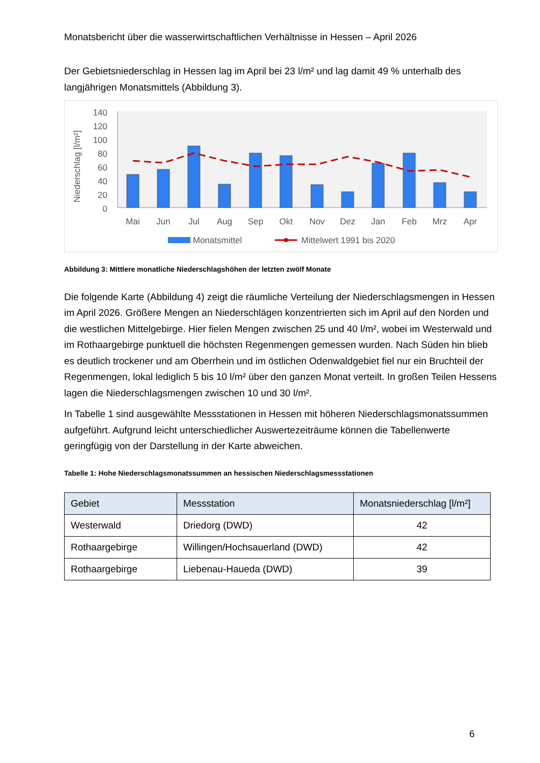Monatsbericht über die wasserwirtschaftlichen Verhältnisse in Hessen – April 2026
Der Gebietsniederschlag in Hessen lag im April bei 23 l/m² und lag damit 49 % unterhalb des langjährigen Monatsmittels (Abbildung 3).
Niederschlag [l/m²]
140
120
100
80
60
40
20
0
Mai
Jun
Jul
Aug
Sep
Okt
Nov
Dez
Jan
Feb
Mrz
Apr
Monatsmittel
Mittelwert 1991 bis 2020
Abbildung 3: Mittlere monatliche Niederschlagshöhen der letzten zwölf Monate
Die folgende Karte (Abbildung 4) zeigt die räumliche Verteilung der Niederschlagsmengen in Hessen im April 2026. Größere Mengen an Niederschlägen konzentrierten sich im April auf den Norden und die westlichen Mittelgebirge. Hier fielen Mengen zwischen 25 und 40 l/m², wobei im Westerwald und im Rothaargebirge punktuell die höchsten Regenmengen gemessen wurden. Nach Süden hin blieb es deutlich trockener und am Oberrhein und im östlichen Odenwaldgebiet fiel nur ein Bruchteil der Regenmengen, lokal lediglich 5 bis 10 l/m² über den ganzen Monat verteilt. In großen Teilen Hessens lagen die Niederschlagsmengen zwischen 10 und 30 l/m².
In Tabelle 1 sind ausgewählte Messstationen in Hessen mit höheren Niederschlagsmonatssummen aufgeführt. Aufgrund leicht unterschiedlicher Auswertezeiträume können die Tabellenwerte geringfügig von der Darstellung in der Karte abweichen.
Tabelle 1: Hohe Niederschlagsmonatssummen an hessischen Niederschlagsmessstationen
| Gebiet | Messstation | Monatsniederschlag [l/m²] |
| --- | --- | --- |
| Westerwald | Driedorg (DWD) | 42 |
| Rothaargebirge | Willingen/Hochsauerland (DWD) | 42 |
| Rothaargebirge | Liebenau-Haueda (DWD) | 39 |
6